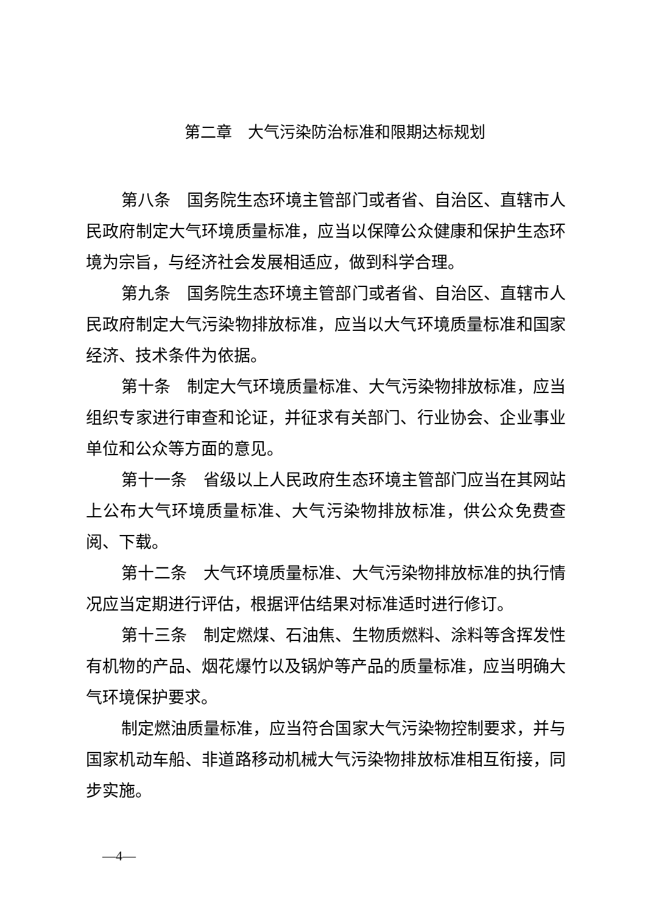第二章　大气污染防治标准和限期达标规划
第八条　国务院生态环境主管部门或者省、自治区、直辖市人民政府制定大气环境质量标准，应当以保障公众健康和保护生态环境为宗旨，与经济社会发展相适应，做到科学合理。
第九条　国务院生态环境主管部门或者省、自治区、直辖市人民政府制定大气污染物排放标准，应当以大气环境质量标准和国家经济、技术条件为依据。
第十条　制定大气环境质量标准、大气污染物排放标准，应当组织专家进行审查和论证，并征求有关部门、行业协会、企业事业单位和公众等方面的意见。
第十一条　省级以上人民政府生态环境主管部门应当在其网站上公布大气环境质量标准、大气污染物排放标准，供公众免费查阅、下载。
第十二条　大气环境质量标准、大气污染物排放标准的执行情况应当定期进行评估，根据评估结果对标准适时进行修订。
第十三条　制定燃煤、石油焦、生物质燃料、涂料等含挥发性有机物的产品、烟花爆竹以及锅炉等产品的质量标准，应当明确大气环境保护要求。
制定燃油质量标准，应当符合国家大气污染物控制要求，并与国家机动车船、非道路移动机械大气污染物排放标准相互衔接，同步实施。
—4—